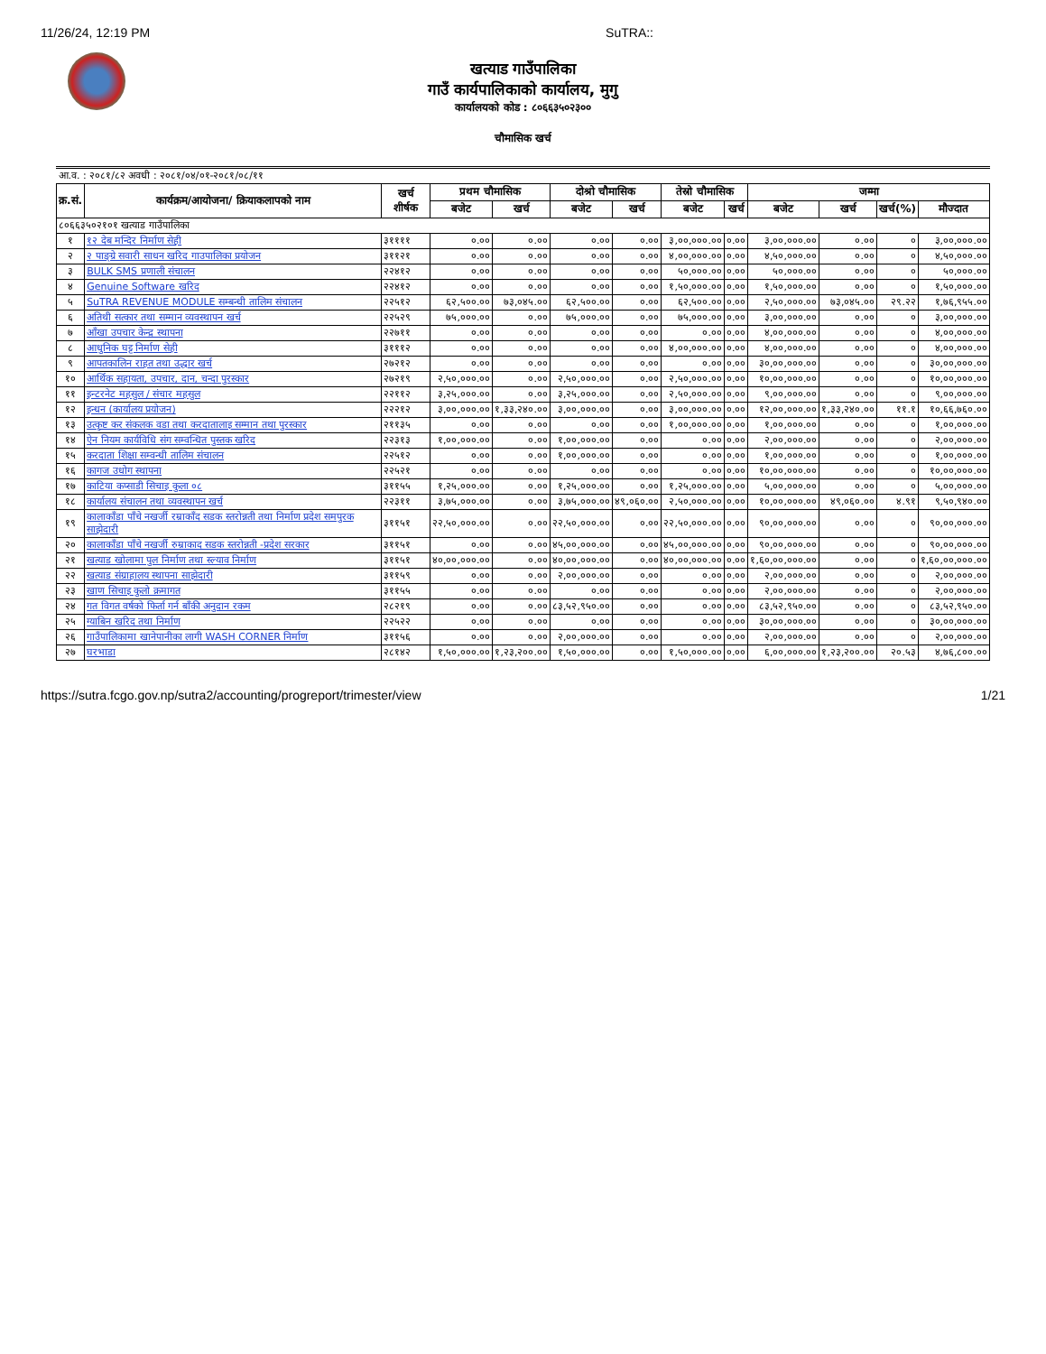11/26/24, 12:19 PM SuTRA::
खत्याड गाउँपालिका
गाउँ कार्यपालिकाको कार्यालय, मुगु
कार्यालयको कोड : ८०६६३५०२३००
चौमासिक खर्च
| आ.व. : २०८१/८२ अवधी : २०८१/०४/०१-२०८१/०८/११ | | | | | | | | | | | | |
| क्र.सं. | कार्यक्रम/आयोजना/ क्रियाकलापको नाम | खर्च शीर्षक | प्रथम चौमासिक | | दोश्रो चौमासिक | | तेस्रो चौमासिक | | जम्मा | | | |
| | | | बजेट | खर्च | बजेट | खर्च | बजेट | खर्च | बजेट | खर्च | खर्च(%) | मौज्दात |
| ८०६६३५०२१०१ खत्याड गाउँपालिका | | | | | | | | | | | | |
| १ | १२ देब मन्दिर निर्माण सेही | ३११११ | ०.०० | ०.०० | ०.०० | ०.०० | ३,००,०००.०० | ०.०० | ३,००,०००.०० | ०.०० | ० | ३,००,०००.०० |
| २ | २ पाङ्ग्रे सवारी साधन खरिद गाउपालिका प्रयोजन | ३११२१ | ०.०० | ०.०० | ०.०० | ०.०० | ४,००,०००.०० | ०.०० | ४,५०,०००.०० | ०.०० | ० | ४,५०,०००.०० |
| ३ | BULK SMS प्रणाली संचालन | २२४१२ | ०.०० | ०.०० | ०.०० | ०.०० | ५०,०००.०० | ०.०० | ५०,०००.०० | ०.०० | ० | ५०,०००.०० |
| ४ | Genuine Software खरिद | २२४१२ | ०.०० | ०.०० | ०.०० | ०.०० | १,५०,०००.०० | ०.०० | १,५०,०००.०० | ०.०० | ० | १,५०,०००.०० |
| ५ | SuTRA REVENUE MODULE सम्बन्धी तालिम संचालन | २२५१२ | ६२,५००.०० | ७३,०४५.०० | ६२,५००.०० | ०.०० | ६२,५००.०० | ०.०० | २,५०,०००.०० | ७३,०४५.०० | २९.२२ | १,७६,९५५.०० |
| ६ | अतिथी सत्कार तथा सम्मान व्यवस्थापन खर्च | २२५२९ | ७५,०००.०० | ०.०० | ७५,०००.०० | ०.०० | ७५,०००.०० | ०.०० | ३,००,०००.०० | ०.०० | ० | ३,००,०००.०० |
| ७ | आँखा उपचार केन्द्र स्थापना | २२७११ | ०.०० | ०.०० | ०.०० | ०.०० | ०.०० | ०.०० | ४,००,०००.०० | ०.०० | ० | ४,००,०००.०० |
| ८ | आधुनिक घट्ट निर्माण सेही | ३१११२ | ०.०० | ०.०० | ०.०० | ०.०० | ४,००,०००.०० | ०.०० | ४,००,०००.०० | ०.०० | ० | ४,००,०००.०० |
| ९ | आपतकालिन राहत तथा उद्धार खर्च | २७२१२ | ०.०० | ०.०० | ०.०० | ०.०० | ०.०० | ०.०० | ३०,००,०००.०० | ०.०० | ० | ३०,००,०००.०० |
| १० | आर्थिक सहायता, उपचार, दान, चन्दा पुरस्कार | २७२१९ | २,५०,०००.०० | ०.०० | २,५०,०००.०० | ०.०० | २,५०,०००.०० | ०.०० | १०,००,०००.०० | ०.०० | ० | १०,००,०००.०० |
| ११ | इन्टरनेट महसुल / संचार महसुल | २२११२ | ३,२५,०००.०० | ०.०० | ३,२५,०००.०० | ०.०० | २,५०,०००.०० | ०.०० | ९,००,०००.०० | ०.०० | ० | ९,००,०००.०० |
| १२ | इन्धन (कार्यालय प्रयोजन) | २२२१२ | ३,००,०००.०० | १,३३,२४०.०० | ३,००,०००.०० | ०.०० | ३,००,०००.०० | ०.०० | १२,००,०००.०० | १,३३,२४०.०० | ११.१ | १०,६६,७६०.०० |
| १३ | उत्कृष्ट कर संकलक वडा तथा करदातालाइ सम्मान तथा पुरस्कार | २११३५ | ०.०० | ०.०० | ०.०० | ०.०० | १,००,०००.०० | ०.०० | १,००,०००.०० | ०.०० | ० | १,००,०००.०० |
| १४ | ऐन नियम कार्यविधि संग सम्वन्धित पुस्तक खरिद | २२३१३ | १,००,०००.०० | ०.०० | १,००,०००.०० | ०.०० | ०.०० | ०.०० | २,००,०००.०० | ०.०० | ० | २,००,०००.०० |
| १५ | करदाता शिक्षा सम्वन्धी तालिम संचालन | २२५१२ | ०.०० | ०.०० | १,००,०००.०० | ०.०० | ०.०० | ०.०० | १,००,०००.०० | ०.०० | ० | १,००,०००.०० |
| १६ | कागज उधोग स्थापना | २२५२१ | ०.०० | ०.०० | ०.०० | ०.०० | ०.०० | ०.०० | १०,००,०००.०० | ०.०० | ० | १०,००,०००.०० |
| १७ | काटिया कप्साडी सिचाइ कुला ०८ | ३११५५ | १,२५,०००.०० | ०.०० | १,२५,०००.०० | ०.०० | १,२५,०००.०० | ०.०० | ५,००,०००.०० | ०.०० | ० | ५,००,०००.०० |
| १८ | कार्यालय संचालन तथा व्यवस्थापन खर्च | २२३११ | ३,७५,०००.०० | ०.०० | ३,७५,०००.०० | ४९,०६०.०० | २,५०,०००.०० | ०.०० | १०,००,०००.०० | ४९,०६०.०० | ४.९१ | ९,५०,९४०.०० |
| १९ | कालाकाँडा पाँचे नखर्जी रम्राकाँद सडक स्तरोन्नती तथा निर्माण प्रदेश समपुरक साझेदारी | ३११५१ | २२,५०,०००.०० | ०.०० | २२,५०,०००.०० | ०.०० | २२,५०,०००.०० | ०.०० | ९०,००,०००.०० | ०.०० | ० | ९०,००,०००.०० |
| २० | कालाकाँडा पाँचे नखर्जी रुम्राकाद सडक स्तरोन्नती -प्रदेश सरकार | ३११५१ | ०.०० | ०.०० | ४५,००,०००.०० | ०.०० | ४५,००,०००.०० | ०.०० | ९०,००,०००.०० | ०.०० | ० | ९०,००,०००.०० |
| २१ | खत्याड खोलामा पुल निर्माण तथा स्ल्याव निर्माण | ३११५१ | ४०,००,०००.०० | ०.०० | ४०,००,०००.०० | ०.०० | ४०,००,०००.०० | ०.०० | १,६०,००,०००.०० | ०.०० | ० | १,६०,००,०००.०० |
| २२ | खत्याड संग्राहालय स्थापना साझेदारी | ३११५९ | ०.०० | ०.०० | २,००,०००.०० | ०.०० | ०.०० | ०.०० | २,००,०००.०० | ०.०० | ० | २,००,०००.०० |
| २३ | खाण सिचाइ कुलो क्रमागत | ३११५५ | ०.०० | ०.०० | ०.०० | ०.०० | ०.०० | ०.०० | २,००,०००.०० | ०.०० | ० | २,००,०००.०० |
| २४ | गत विगत वर्षको फिर्ता गर्न बाँकी अनुदान रकम | २८२१९ | ०.०० | ०.०० | ८३,५२,९५०.०० | ०.०० | ०.०० | ०.०० | ८३,५२,९५०.०० | ०.०० | ० | ८३,५२,९५०.०० |
| २५ | ग्याबिन खरिद तथा निर्माण | २२५२२ | ०.०० | ०.०० | ०.०० | ०.०० | ०.०० | ०.०० | ३०,००,०००.०० | ०.०० | ० | ३०,००,०००.०० |
| २६ | गाउँपालिकामा खानेपानीका लागी WASH CORNER निर्माण | ३११५६ | ०.०० | ०.०० | २,००,०००.०० | ०.०० | ०.०० | ०.०० | २,००,०००.०० | ०.०० | ० | २,००,०००.०० |
| २७ | घरभाडा | २८१४२ | १,५०,०००.०० | १,२३,२००.०० | १,५०,०००.०० | ०.०० | १,५०,०००.०० | ०.०० | ६,००,०००.०० | १,२३,२००.०० | २०.५३ | ४,७६,८००.०० |
https://sutra.fcgo.gov.np/sutra2/accounting/progreport/trimester/view 1/21